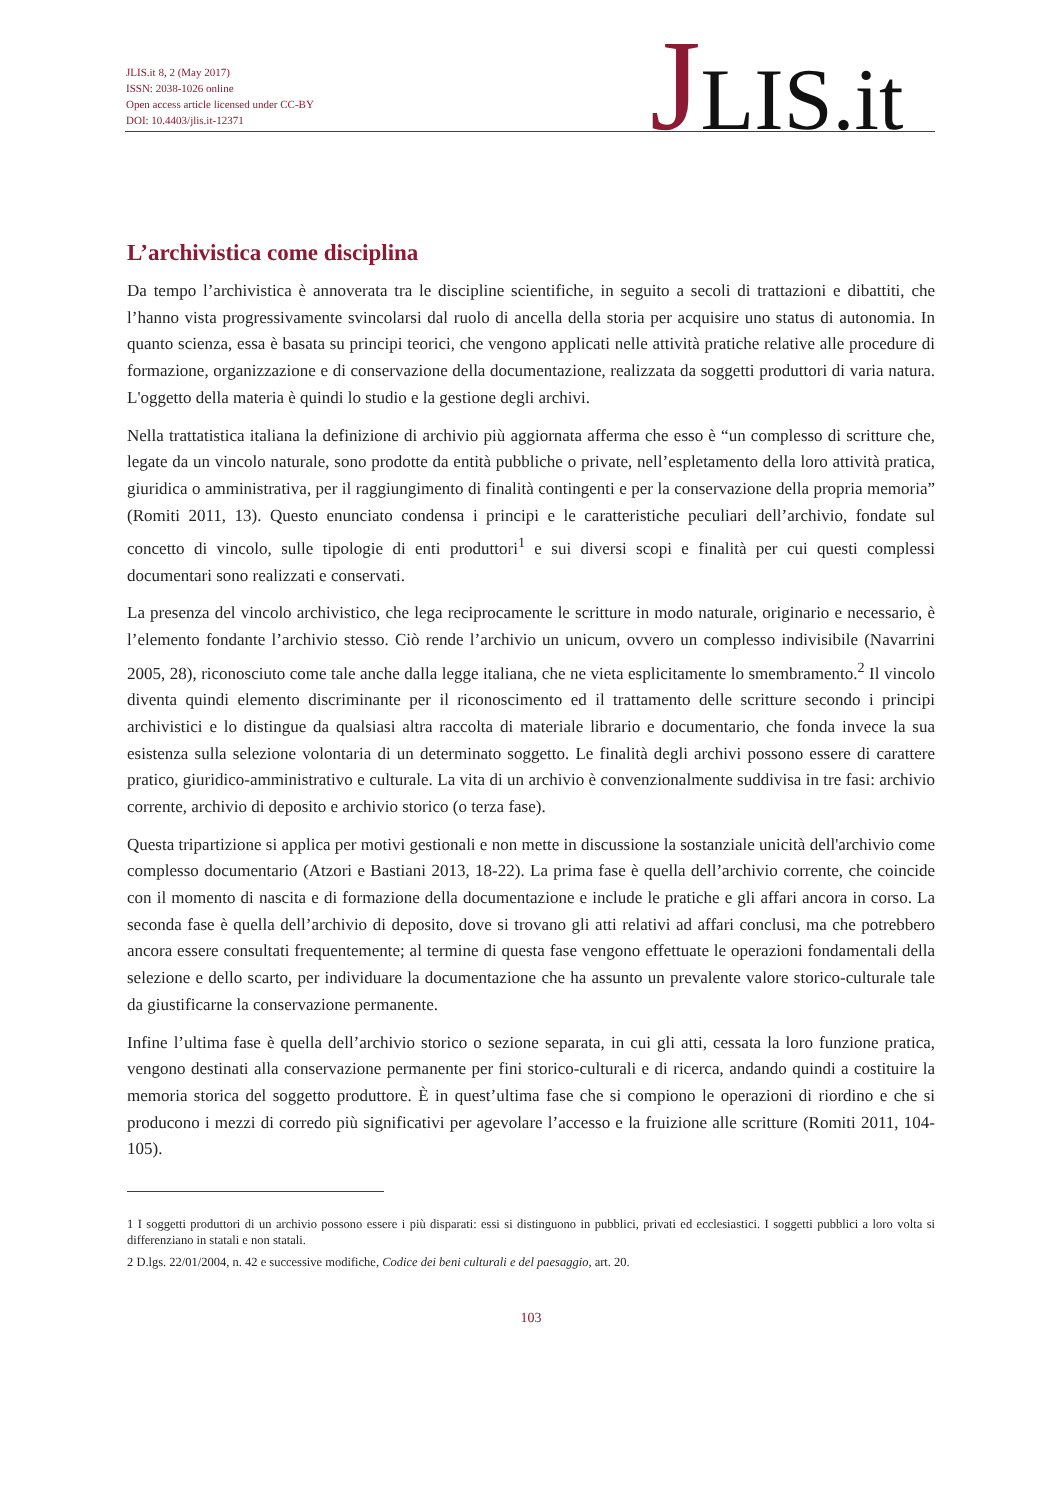JLIS.it 8, 2 (May 2017)
ISSN: 2038-1026 online
Open access article licensed under CC-BY
DOI: 10.4403/jlis.it-12371
JLIS.it
L’archivistica come disciplina
Da tempo l’archivistica è annoverata tra le discipline scientifiche, in seguito a secoli di trattazioni e dibattiti, che l’hanno vista progressivamente svincolarsi dal ruolo di ancella della storia per acquisire uno status di autonomia. In quanto scienza, essa è basata su principi teorici, che vengono applicati nelle attività pratiche relative alle procedure di formazione, organizzazione e di conservazione della documentazione, realizzata da soggetti produttori di varia natura. L'oggetto della materia è quindi lo studio e la gestione degli archivi.
Nella trattatistica italiana la definizione di archivio più aggiornata afferma che esso è “un complesso di scritture che, legate da un vincolo naturale, sono prodotte da entità pubbliche o private, nell’espletamento della loro attività pratica, giuridica o amministrativa, per il raggiungimento di finalità contingenti e per la conservazione della propria memoria” (Romiti 2011, 13). Questo enunciato condensa i principi e le caratteristiche peculiari dell’archivio, fondate sul concetto di vincolo, sulle tipologie di enti produttori<sup>1</sup> e sui diversi scopi e finalità per cui questi complessi documentari sono realizzati e conservati.
La presenza del vincolo archivistico, che lega reciprocamente le scritture in modo naturale, originario e necessario, è l’elemento fondante l’archivio stesso. Ciò rende l’archivio un unicum, ovvero un complesso indivisibile (Navarrini 2005, 28), riconosciuto come tale anche dalla legge italiana, che ne vieta esplicitamente lo smembramento.<sup>2</sup> Il vincolo diventa quindi elemento discriminante per il riconoscimento ed il trattamento delle scritture secondo i principi archivistici e lo distingue da qualsiasi altra raccolta di materiale librario e documentario, che fonda invece la sua esistenza sulla selezione volontaria di un determinato soggetto. Le finalità degli archivi possono essere di carattere pratico, giuridico-amministrativo e culturale. La vita di un archivio è convenzionalmente suddivisa in tre fasi: archivio corrente, archivio di deposito e archivio storico (o terza fase).
Questa tripartizione si applica per motivi gestionali e non mette in discussione la sostanziale unicità dell'archivio come complesso documentario (Atzori e Bastiani 2013, 18-22). La prima fase è quella dell’archivio corrente, che coincide con il momento di nascita e di formazione della documentazione e include le pratiche e gli affari ancora in corso. La seconda fase è quella dell’archivio di deposito, dove si trovano gli atti relativi ad affari conclusi, ma che potrebbero ancora essere consultati frequentemente; al termine di questa fase vengono effettuate le operazioni fondamentali della selezione e dello scarto, per individuare la documentazione che ha assunto un prevalente valore storico-culturale tale da giustificarne la conservazione permanente.
Infine l’ultima fase è quella dell’archivio storico o sezione separata, in cui gli atti, cessata la loro funzione pratica, vengono destinati alla conservazione permanente per fini storico-culturali e di ricerca, andando quindi a costituire la memoria storica del soggetto produttore. È in quest’ultima fase che si compiono le operazioni di riordino e che si producono i mezzi di corredo più significativi per agevolare l’accesso e la fruizione alle scritture (Romiti 2011, 104-105).
1 I soggetti produttori di un archivio possono essere i più disparati: essi si distinguono in pubblici, privati ed ecclesiastici. I soggetti pubblici a loro volta si differenziano in statali e non statali.
2 D.lgs. 22/01/2004, n. 42 e successive modifiche, Codice dei beni culturali e del paesaggio, art. 20.
103